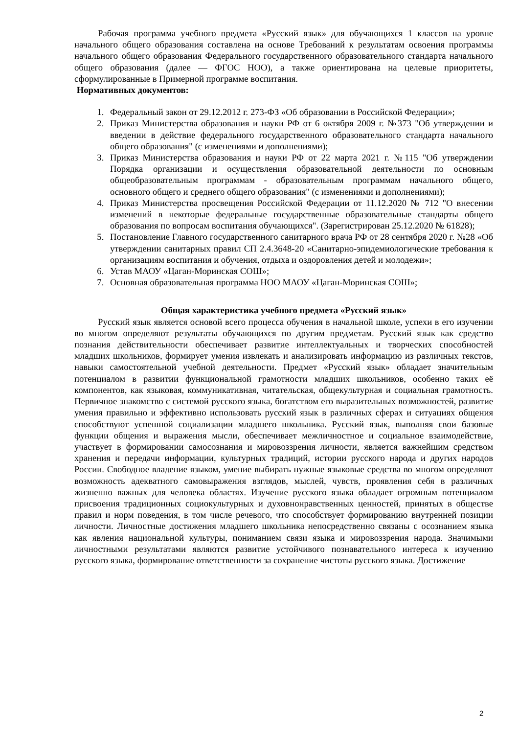Рабочая программа учебного предмета «Русский язык» для обучающихся 1 классов на уровне начального общего образования составлена на основе Требований к результатам освоения программы начального общего образования Федерального государственного образовательного стандарта начального общего образования (далее — ФГОС НОО), а также ориентирована на целевые приоритеты, сформулированные в Примерной программе воспитания.
Нормативных документов:
1. Федеральный закон от 29.12.2012 г. 273-ФЗ «Об образовании в Российской Федерации»;
2. Приказ Министерства образования и науки РФ от 6 октября 2009 г. №373 "Об утверждении и введении в действие федерального государственного образовательного стандарта начального общего образования" (с изменениями и дополнениями);
3. Приказ Министерства образования и науки РФ от 22 марта 2021 г. №115 "Об утверждении Порядка организации и осуществления образовательной деятельности по основным общеобразовательным программам - образовательным программам начального общего, основного общего и среднего общего образования" (с изменениями и дополнениями);
4. Приказ Министерства просвещения Российской Федерации от 11.12.2020 № 712 "О внесении изменений в некоторые федеральные государственные образовательные стандарты общего образования по вопросам воспитания обучающихся". (Зарегистрирован 25.12.2020 № 61828);
5. Постановление Главного государственного санитарного врача РФ от 28 сентября 2020 г. №28 «Об утверждении санитарных правил СП 2.4.3648-20 «Санитарно-эпидемиологические требования к организациям воспитания и обучения, отдыха и оздоровления детей и молодежи»;
6. Устав МАОУ «Цаган-Моринская СОШ»;
7. Основная образовательная программа НОО МАОУ «Цаган-Моринская СОШ»;
Общая характеристика учебного предмета «Русский язык»
Русский язык является основой всего процесса обучения в начальной школе, успехи в его изучении во многом определяют результаты обучающихся по другим предметам. Русский язык как средство познания действительности обеспечивает развитие интеллектуальных и творческих способностей младших школьников, формирует умения извлекать и анализировать информацию из различных текстов, навыки самостоятельной учебной деятельности. Предмет «Русский язык» обладает значительным потенциалом в развитии функциональной грамотности младших школьников, особенно таких её компонентов, как языковая, коммуникативная, читательская, общекультурная и социальная грамотность. Первичное знакомство с системой русского языка, богатством его выразительных возможностей, развитие умения правильно и эффективно использовать русский язык в различных сферах и ситуациях общения способствуют успешной социализации младшего школьника. Русский язык, выполняя свои базовые функции общения и выражения мысли, обеспечивает межличностное и социальное взаимодействие, участвует в формировании самосознания и мировоззрения личности, является важнейшим средством хранения и передачи информации, культурных традиций, истории русского народа и других народов России. Свободное владение языком, умение выбирать нужные языковые средства во многом определяют возможность адекватного самовыражения взглядов, мыслей, чувств, проявления себя в различных жизненно важных для человека областях. Изучение русского языка обладает огромным потенциалом присвоения традиционных социокультурных и духовнонравственных ценностей, принятых в обществе правил и норм поведения, в том числе речевого, что способствует формированию внутренней позиции личности. Личностные достижения младшего школьника непосредственно связаны с осознанием языка как явления национальной культуры, пониманием связи языка и мировоззрения народа. Значимыми личностными результатами являются развитие устойчивого познавательного интереса к изучению русского языка, формирование ответственности за сохранение чистоты русского языка. Достижение
2